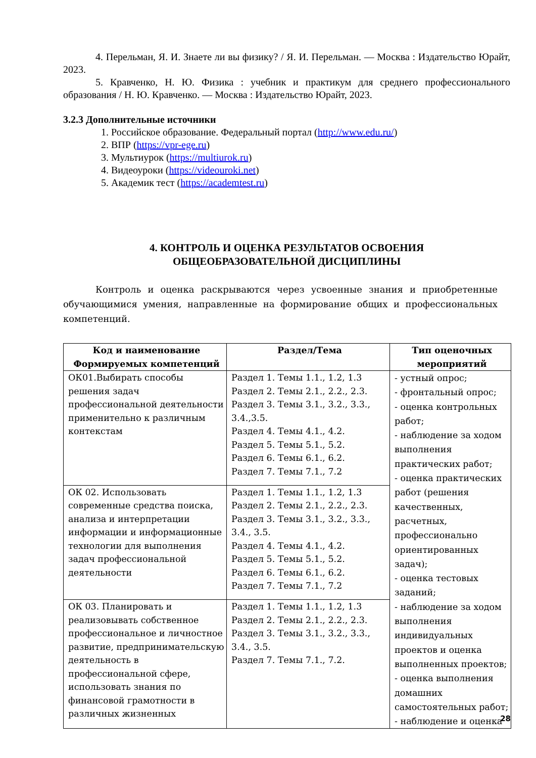4. Перельман, Я. И. Знаете ли вы физику? / Я. И. Перельман. — Москва : Издательство Юрайт, 2023.
5. Кравченко, Н. Ю. Физика : учебник и практикум для среднего профессионального образования / Н. Ю. Кравченко. — Москва : Издательство Юрайт, 2023.
3.2.3 Дополнительные источники
1. Российское образование. Федеральный портал (http://www.edu.ru/)
2. ВПР (https://vpr-ege.ru)
3. Мультиурок (https://multiurok.ru)
4. Видеоуроки (https://videouroki.net)
5. Академик тест (https://academtest.ru)
4. КОНТРОЛЬ И ОЦЕНКА РЕЗУЛЬТАТОВ ОСВОЕНИЯ
ОБЩЕОБРАЗОВАТЕЛЬНОЙ ДИСЦИПЛИНЫ
Контроль и оценка раскрываются через усвоенные знания и приобретенные обучающимися умения, направленные на формирование общих и профессиональных компетенций.
| Код и наименование Формируемых компетенций | Раздел/Тема | Тип оценочных мероприятий |
| --- | --- | --- |
| ОК01.Выбирать способы решения задач профессиональной деятельности применительно к различным контекстам | Раздел 1. Темы 1.1., 1.2, 1.3 Раздел 2. Темы 2.1., 2.2., 2.3. Раздел 3. Темы 3.1., 3.2., 3.3., 3.4.,3.5. Раздел 4. Темы 4.1., 4.2. Раздел 5. Темы 5.1., 5.2. Раздел 6. Темы 6.1., 6.2. Раздел 7. Темы 7.1., 7.2 | - устный опрос; - фронтальный опрос; - оценка контрольных работ; - наблюдение за ходом выполнения практических работ; - оценка практических работ (решения качественных, расчетных, профессионально ориентированных задач); - оценка тестовых заданий; - наблюдение за ходом выполнения индивидуальных проектов и оценка выполненных проектов; - оценка выполнения домашних самостоятельных работ; - наблюдение и оценка |
| ОК 02. Использовать современные средства поиска, анализа и интерпретации информации и информационные технологии для выполнения задач профессиональной деятельности | Раздел 1. Темы 1.1., 1.2, 1.3 Раздел 2. Темы 2.1., 2.2., 2.3. Раздел 3. Темы 3.1., 3.2., 3.3., 3.4., 3.5. Раздел 4. Темы 4.1., 4.2. Раздел 5. Темы 5.1., 5.2. Раздел 6. Темы 6.1., 6.2. Раздел 7. Темы 7.1., 7.2 | |
| ОК 03. Планировать и реализовывать собственное профессиональное и личностное развитие, предпринимательскую деятельность в профессиональной сфере, использовать знания по финансовой грамотности в различных жизненных | Раздел 1. Темы 1.1., 1.2, 1.3 Раздел 2. Темы 2.1., 2.2., 2.3. Раздел 3. Темы 3.1., 3.2., 3.3., 3.4., 3.5. Раздел 7. Темы 7.1., 7.2. | |
28